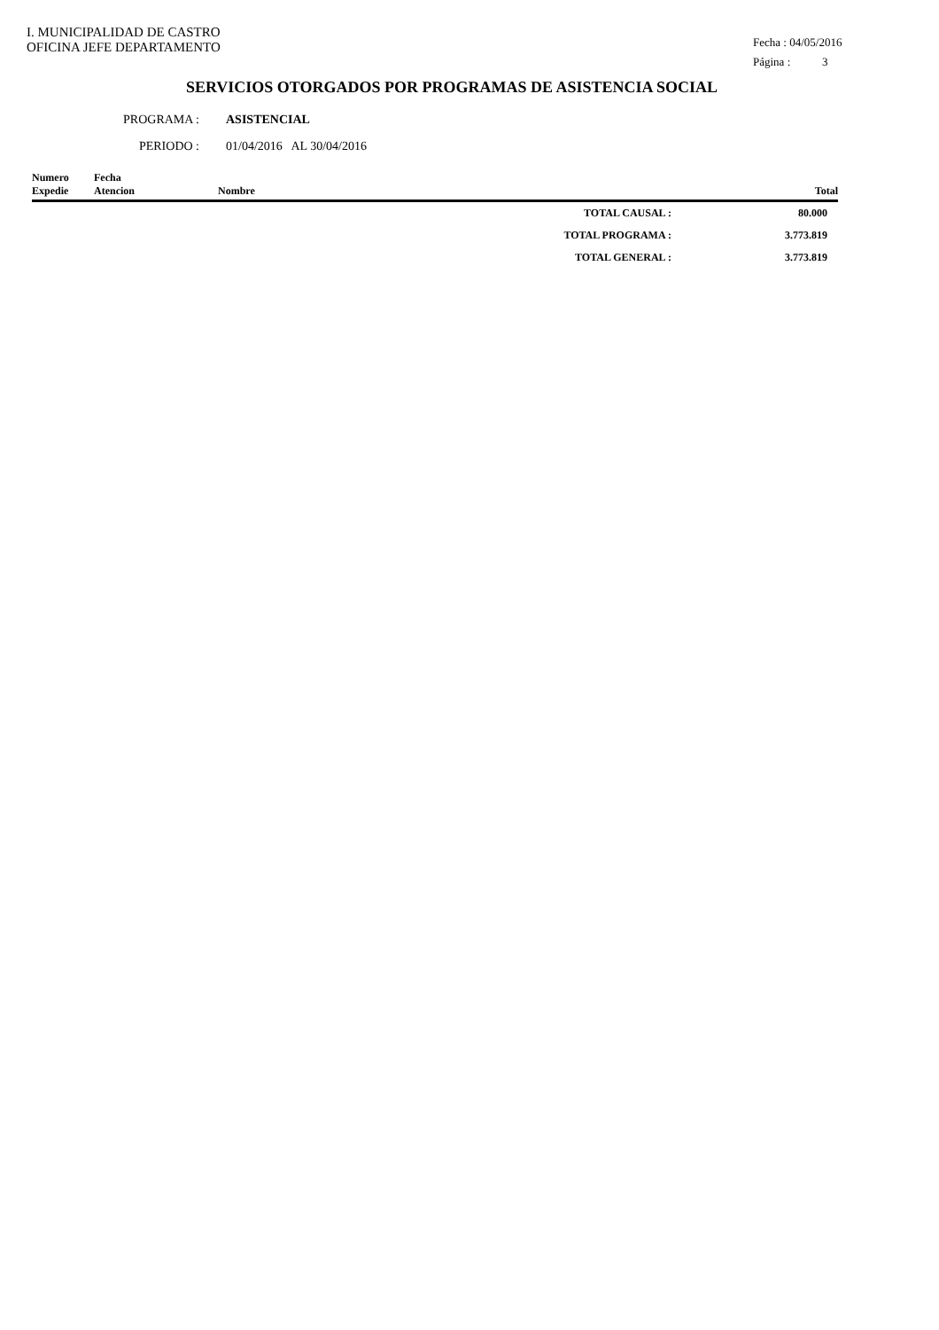I. MUNICIPALIDAD DE CASTRO
OFICINA JEFE DEPARTAMENTO
Fecha : 04/05/2016
Página : 3
SERVICIOS OTORGADOS POR PROGRAMAS DE ASISTENCIA SOCIAL
PROGRAMA : ASISTENCIAL
PERIODO : 01/04/2016 AL 30/04/2016
| Numero Expedie | Fecha Atencion | Nombre | | Total |
| --- | --- | --- | --- | --- |
| | | | TOTAL CAUSAL : | 80.000 |
| | | | TOTAL PROGRAMA : | 3.773.819 |
| | | | TOTAL GENERAL : | 3.773.819 |